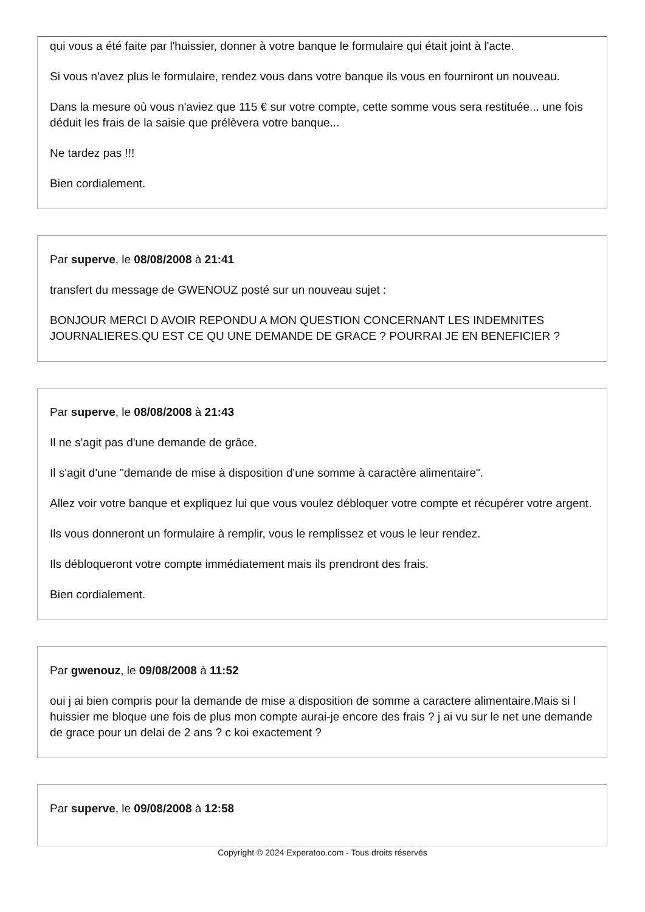qui vous a été faite par l'huissier, donner à votre banque le formulaire qui était joint à l'acte.
Si vous n'avez plus le formulaire, rendez vous dans votre banque ils vous en fourniront un nouveau.
Dans la mesure où vous n'aviez que 115 € sur votre compte, cette somme vous sera restituée... une fois déduit les frais de la saisie que prélèvera votre banque...
Ne tardez pas !!!
Bien cordialement.
Par superve, le 08/08/2008 à 21:41
transfert du message de GWENOUZ posté sur un nouveau sujet :
BONJOUR MERCI D AVOIR REPONDU A MON QUESTION CONCERNANT LES INDEMNITES JOURNALIERES.QU EST CE QU UNE DEMANDE DE GRACE ? POURRAI JE EN BENEFICIER ?
Par superve, le 08/08/2008 à 21:43
Il ne s'agit pas d'une demande de grâce.
Il s'agit d'une "demande de mise à disposition d'une somme à caractère alimentaire".
Allez voir votre banque et expliquez lui que vous voulez débloquer votre compte et récupérer votre argent.
Ils vous donneront un formulaire à remplir, vous le remplissez et vous le leur rendez.
Ils débloqueront votre compte immédiatement mais ils prendront des frais.
Bien cordialement.
Par gwenouz, le 09/08/2008 à 11:52
oui j ai bien compris pour la demande de mise a disposition de somme a caractere alimentaire.Mais si l huissier me bloque une fois de plus mon compte aurai-je encore des frais ? j ai vu sur le net une demande de grace pour un delai de 2 ans ? c koi exactement ?
Par superve, le 09/08/2008 à 12:58
Copyright © 2024 Experatoo.com - Tous droits réservés